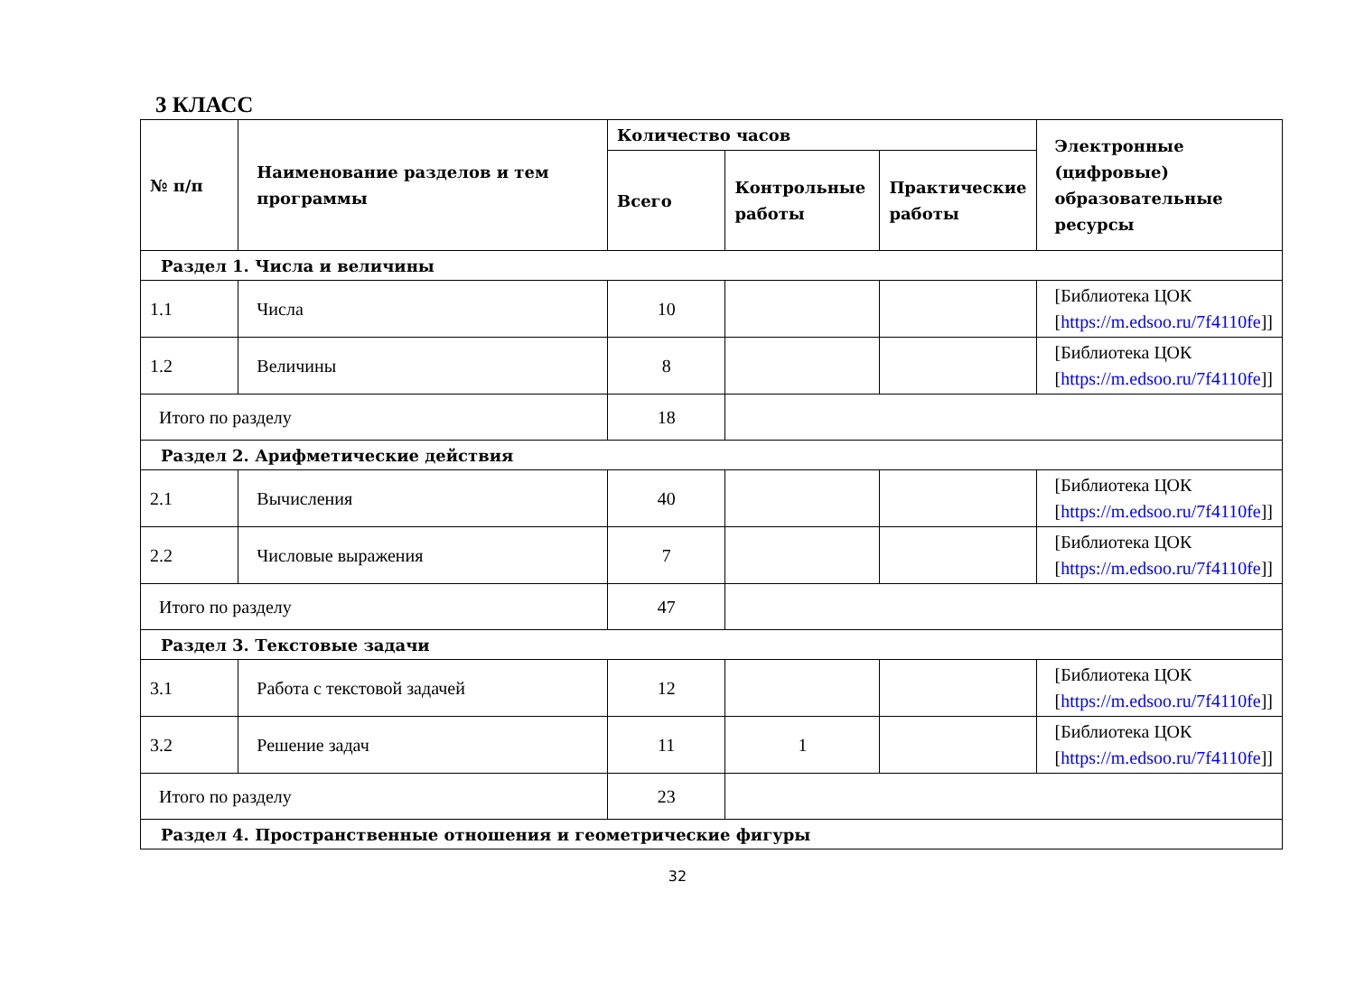3 КЛАСС
| № п/п | Наименование разделов и тем программы | Количество часов | | | Электронные (цифровые) образовательные ресурсы |
| --- | --- | --- | --- | --- | --- |
| | | Всего | Контрольные работы | Практические работы | |
| Раздел 1. Числа и величины | | | | | |
| 1.1 | Числа | 10 | | | [Библиотека ЦОК [ https://m.edsoo.ru/7f4110fe ]] |
| 1.2 | Величины | 8 | | | [Библиотека ЦОК [ https://m.edsoo.ru/7f4110fe ]] |
| Итого по разделу | | 18 | | | |
| Раздел 2. Арифметические действия | | | | | |
| 2.1 | Вычисления | 40 | | | [Библиотека ЦОК [ https://m.edsoo.ru/7f4110fe ]] |
| 2.2 | Числовые выражения | 7 | | | [Библиотека ЦОК [ https://m.edsoo.ru/7f4110fe ]] |
| Итого по разделу | | 47 | | | |
| Раздел 3. Текстовые задачи | | | | | |
| 3.1 | Работа с текстовой задачей | 12 | | | [Библиотека ЦОК [ https://m.edsoo.ru/7f4110fe ]] |
| 3.2 | Решение задач | 11 | 1 | | [Библиотека ЦОК [ https://m.edsoo.ru/7f4110fe ]] |
| Итого по разделу | | 23 | | | |
| Раздел 4. Пространственные отношения и геометрические фигуры | | | | | |
32